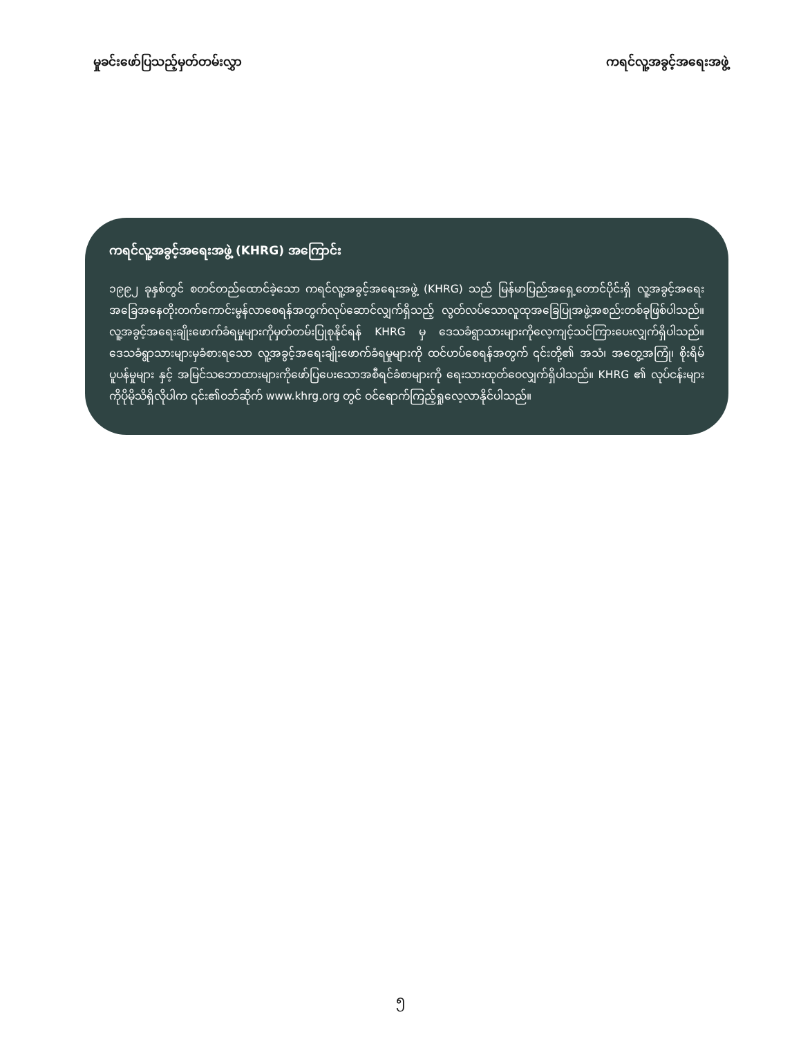မှုခင်းဖော်ပြသည့်မှတ်တမ်းလွှာ ကရင်လူ့အခွင့်အရေးအဖွဲ့
ကရင်လူ့အခွင့်အရေးအဖွဲ့ (KHRG) အကြောင်း
၁၉၉၂ ခုနှစ်တွင် စတင်တည်ထောင်ခဲ့သော ကရင်လူ့အခွင့်အရေးအဖွဲ့ (KHRG) သည် မြန်မာပြည်အရှေ့တောင်ပိုင်းရှိ လူ့အခွင့်အရေးအခြေအနေတိုးတက်ကောင်းမွန်လာစေရန်အတွက်လုပ်ဆောင်လျှက်ရှိသည့် လွတ်လပ်သောလူထုအခြေပြုအဖွဲ့အစည်းတစ်ခုဖြစ်ပါသည်။ လူ့အခွင့်အရေးချိုးဖောက်ခံရမှုများကိုမှတ်တမ်းပြုစုနိုင်ရန် KHRG မှ ဒေသခံရွာသားများကိုလေ့ကျင့်သင်ကြားပေးလျှက်ရှိပါသည်။ ဒေသခံရွာသားများမှခံစားရသော လူ့အခွင့်အရေးချိုးဖောက်ခံရမှုများကို ထင်ဟပ်စေရန်အတွက် ၎င်းတို့၏ အသံ၊ အတွေ့အကြုံ၊ စိုးရိမ်ပူပန်မှုများ နှင့် အမြင်သဘောထားများကိုဖော်ပြပေးသောအစီရင်ခံစာများကို ရေးသားထုတ်ဝေလျှက်ရှိပါသည်။ KHRG ၏ လုပ်ငန်းများကိုပိုမိုသိရှိလိုပါက ၎င်း၏ဝဘ်ဆိုက် www.khrg.org တွင် ဝင်ရောက်ကြည့်ရှုလေ့လာနိုင်ပါသည်။
၅